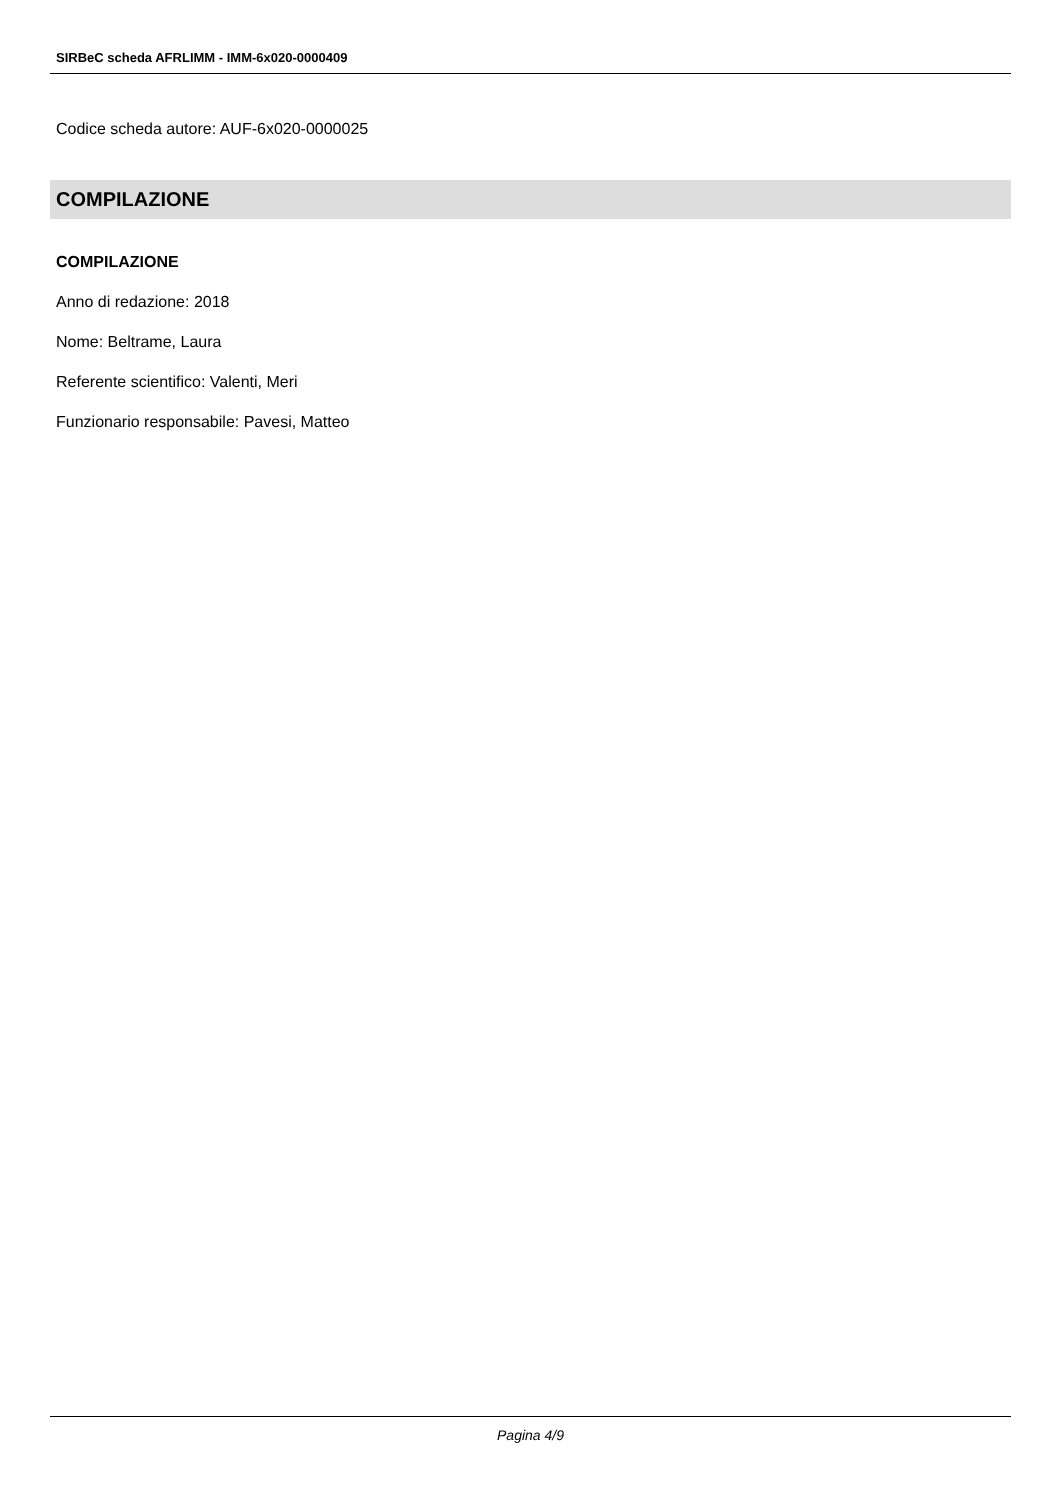SIRBeC scheda AFRLIMM - IMM-6x020-0000409
Codice scheda autore: AUF-6x020-0000025
COMPILAZIONE
COMPILAZIONE
Anno di redazione: 2018
Nome: Beltrame, Laura
Referente scientifico: Valenti, Meri
Funzionario responsabile: Pavesi, Matteo
Pagina 4/9